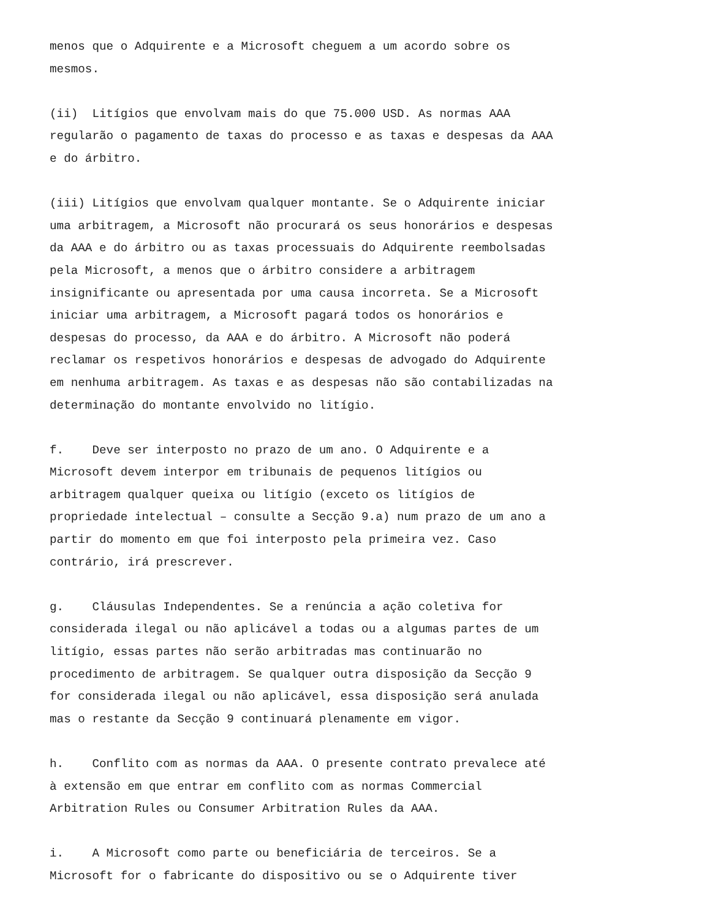menos que o Adquirente e a Microsoft cheguem a um acordo sobre os mesmos.
(ii) Litígios que envolvam mais do que 75.000 USD. As normas AAA regularão o pagamento de taxas do processo e as taxas e despesas da AAA e do árbitro.
(iii) Litígios que envolvam qualquer montante. Se o Adquirente iniciar uma arbitragem, a Microsoft não procurará os seus honorários e despesas da AAA e do árbitro ou as taxas processuais do Adquirente reembolsadas pela Microsoft, a menos que o árbitro considere a arbitragem insignificante ou apresentada por uma causa incorreta. Se a Microsoft iniciar uma arbitragem, a Microsoft pagará todos os honorários e despesas do processo, da AAA e do árbitro. A Microsoft não poderá reclamar os respetivos honorários e despesas de advogado do Adquirente em nenhuma arbitragem. As taxas e as despesas não são contabilizadas na determinação do montante envolvido no litígio.
f. Deve ser interposto no prazo de um ano. O Adquirente e a Microsoft devem interpor em tribunais de pequenos litígios ou arbitragem qualquer queixa ou litígio (exceto os litígios de propriedade intelectual – consulte a Secção 9.a) num prazo de um ano a partir do momento em que foi interposto pela primeira vez. Caso contrário, irá prescrever.
g. Cláusulas Independentes. Se a renúncia a ação coletiva for considerada ilegal ou não aplicável a todas ou a algumas partes de um litígio, essas partes não serão arbitradas mas continuarão no procedimento de arbitragem. Se qualquer outra disposição da Secção 9 for considerada ilegal ou não aplicável, essa disposição será anulada mas o restante da Secção 9 continuará plenamente em vigor.
h. Conflito com as normas da AAA. O presente contrato prevalece até à extensão em que entrar em conflito com as normas Commercial Arbitration Rules ou Consumer Arbitration Rules da AAA.
i. A Microsoft como parte ou beneficiária de terceiros. Se a Microsoft for o fabricante do dispositivo ou se o Adquirente tiver